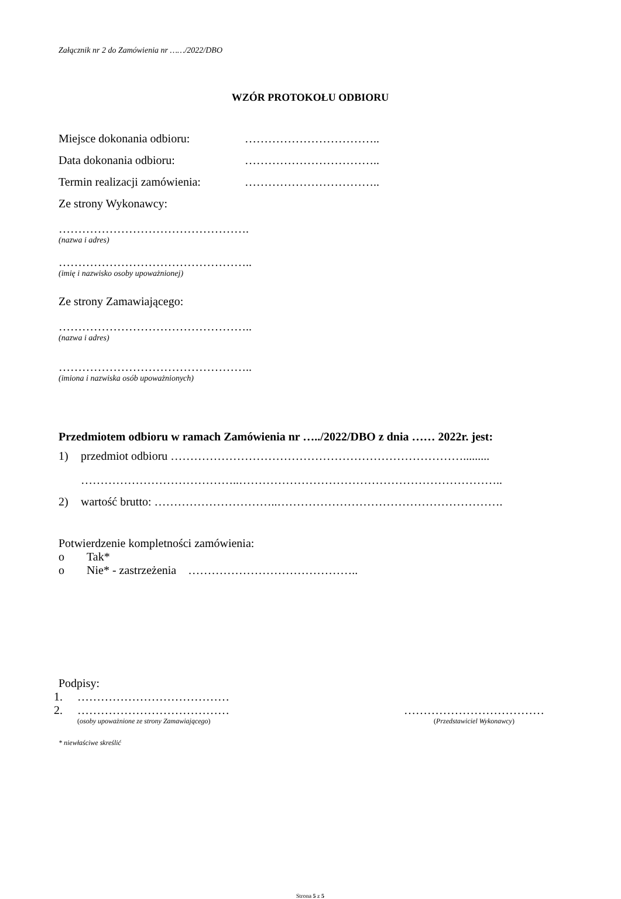Załącznik nr 2 do Zamówienia nr ……/2022/DBO
WZÓR PROTOKOŁU ODBIORU
Miejsce dokonania odbioru: ……………………………..
Data dokonania odbioru: ……………………………..
Termin realizacji zamówienia: ……………………………..
Ze strony Wykonawcy:
………………………………………….
(nazwa i adres)
…………………………………………..
(imię i nazwisko osoby upoważnionej)
Ze strony Zamawiającego:
…………………………………………..
(nazwa i adres)
…………………………………………..
(imiona i nazwiska osób upoważnionych)
Przedmiotem odbioru w ramach Zamówienia nr …../2022/DBO z dnia …… 2022r. jest:
1) przedmiot odbioru ………………………………………………………………….........
…………………………………..…………………………………………………………..
2) wartość brutto: …………………………..………………………………………………….
Potwierdzenie kompletności zamówienia:
o Tak*
o Nie* - zastrzeżenia ……………………………………..
Podpisy:
1. …………………………………
2. …………………………………
(osoby upoważnione ze strony Zamawiającego)
………………………………
(Przedstawiciel Wykonawcy)
* niewłaściwe skreślić
Strona 5 z 5